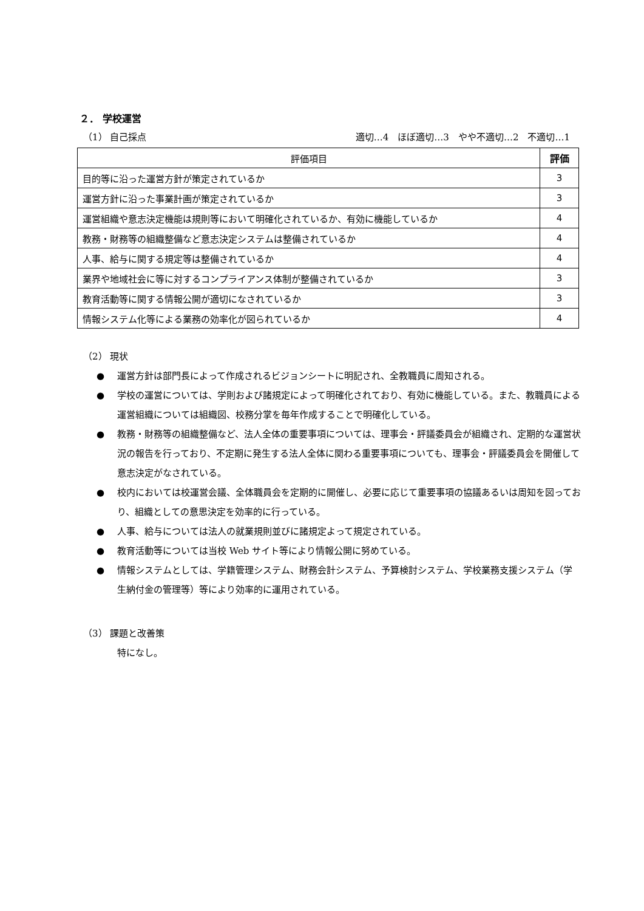２． 学校運営
（1） 自己採点 適切…4　ほぼ適切…3　やや不適切…2　不適切…1
| 評価項目 | 評価 |
| --- | --- |
| 目的等に沿った運営方針が策定されているか | 3 |
| 運営方針に沿った事業計画が策定されているか | 3 |
| 運営組織や意志決定機能は規則等において明確化されているか、有効に機能しているか | 4 |
| 教務・財務等の組織整備など意志決定システムは整備されているか | 4 |
| 人事、給与に関する規定等は整備されているか | 4 |
| 業界や地域社会に等に対するコンプライアンス体制が整備されているか | 3 |
| 教育活動等に関する情報公開が適切になされているか | 3 |
| 情報システム化等による業務の効率化が図られているか | 4 |
（2） 現状
● 運営方針は部門長によって作成されるビジョンシートに明記され、全教職員に周知される。
● 学校の運営については、学則および諸規定によって明確化されており、有効に機能している。また、教職員による運営組織については組織図、校務分掌を毎年作成することで明確化している。
● 教務・財務等の組織整備など、法人全体の重要事項については、理事会・評議委員会が組織され、定期的な運営状況の報告を行っており、不定期に発生する法人全体に関わる重要事項についても、理事会・評議委員会を開催して意志決定がなされている。
● 校内においては校運営会議、全体職員会を定期的に開催し、必要に応じて重要事項の協議あるいは周知を図っており、組織としての意思決定を効率的に行っている。
● 人事、給与については法人の就業規則並びに諸規定よって規定されている。
● 教育活動等については当校 Web サイト等により情報公開に努めている。
● 情報システムとしては、学籍管理システム、財務会計システム、予算検討システム、学校業務支援システム（学生納付金の管理等）等により効率的に運用されている。
（3） 課題と改善策
特になし。